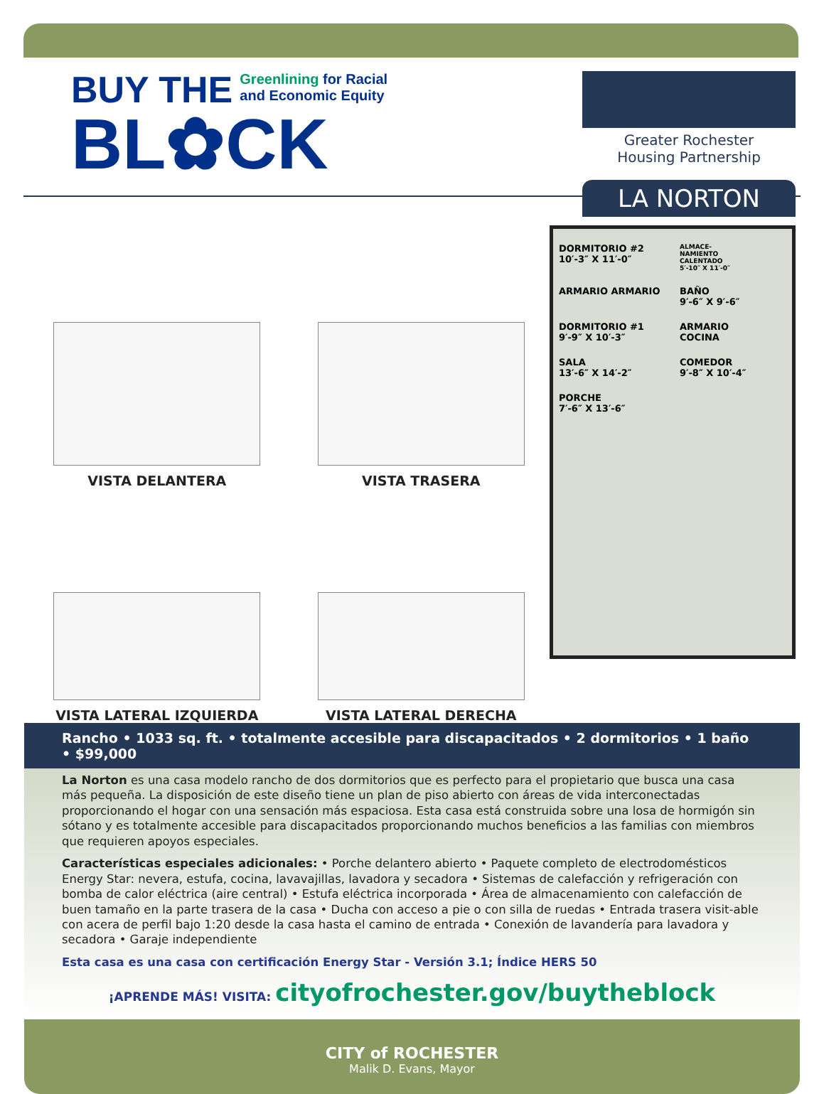BUY THE Greenlining for Racial
and Economic Equity
BL✿CK
Greater Rochester
Housing Partnership
LA NORTON
VISTA DELANTERA
VISTA TRASERA
VISTA LATERAL IZQUIERDA
VISTA LATERAL DERECHA
DORMITORIO #2
10′-3″ X 11′-0″
ALMACE-
NAMIENTO
CALENTADO
5′-10″ X 11′-0″
ARMARIO ARMARIO
BAÑO
9′-6″ X 9′-6″
DORMITORIO #1
9′-9″ X 10′-3″
ARMARIO
COCINA
SALA
13′-6″ X 14′-2″
COMEDOR
9′-8″ X 10′-4″
PORCHE
7′-6″ X 13′-6″
Rancho • 1033 sq. ft. • totalmente accesible para discapacitados • 2 dormitorios • 1 baño • $99,000
La Norton es una casa modelo rancho de dos dormitorios que es perfecto para el propietario que busca una casa más pequeña. La disposición de este diseño tiene un plan de piso abierto con áreas de vida interconectadas proporcionando el hogar con una sensación más espaciosa. Esta casa está construida sobre una losa de hormigón sin sótano y es totalmente accesible para discapacitados proporcionando muchos beneficios a las familias con miembros que requieren apoyos especiales.
Características especiales adicionales: • Porche delantero abierto • Paquete completo de electrodomésticos Energy Star: nevera, estufa, cocina, lavavajillas, lavadora y secadora • Sistemas de calefacción y refrigeración con bomba de calor eléctrica (aire central) • Estufa eléctrica incorporada • Área de almacenamiento con calefacción de buen tamaño en la parte trasera de la casa • Ducha con acceso a pie o con silla de ruedas • Entrada trasera visit-able con acera de perfil bajo 1:20 desde la casa hasta el camino de entrada • Conexión de lavandería para lavadora y secadora • Garaje independiente
Esta casa es una casa con certificación Energy Star - Versión 3.1; Índice HERS 50
¡APRENDE MÁS! VISITA: cityofrochester.gov/buytheblock
CITY of ROCHESTER
Malik D. Evans, Mayor